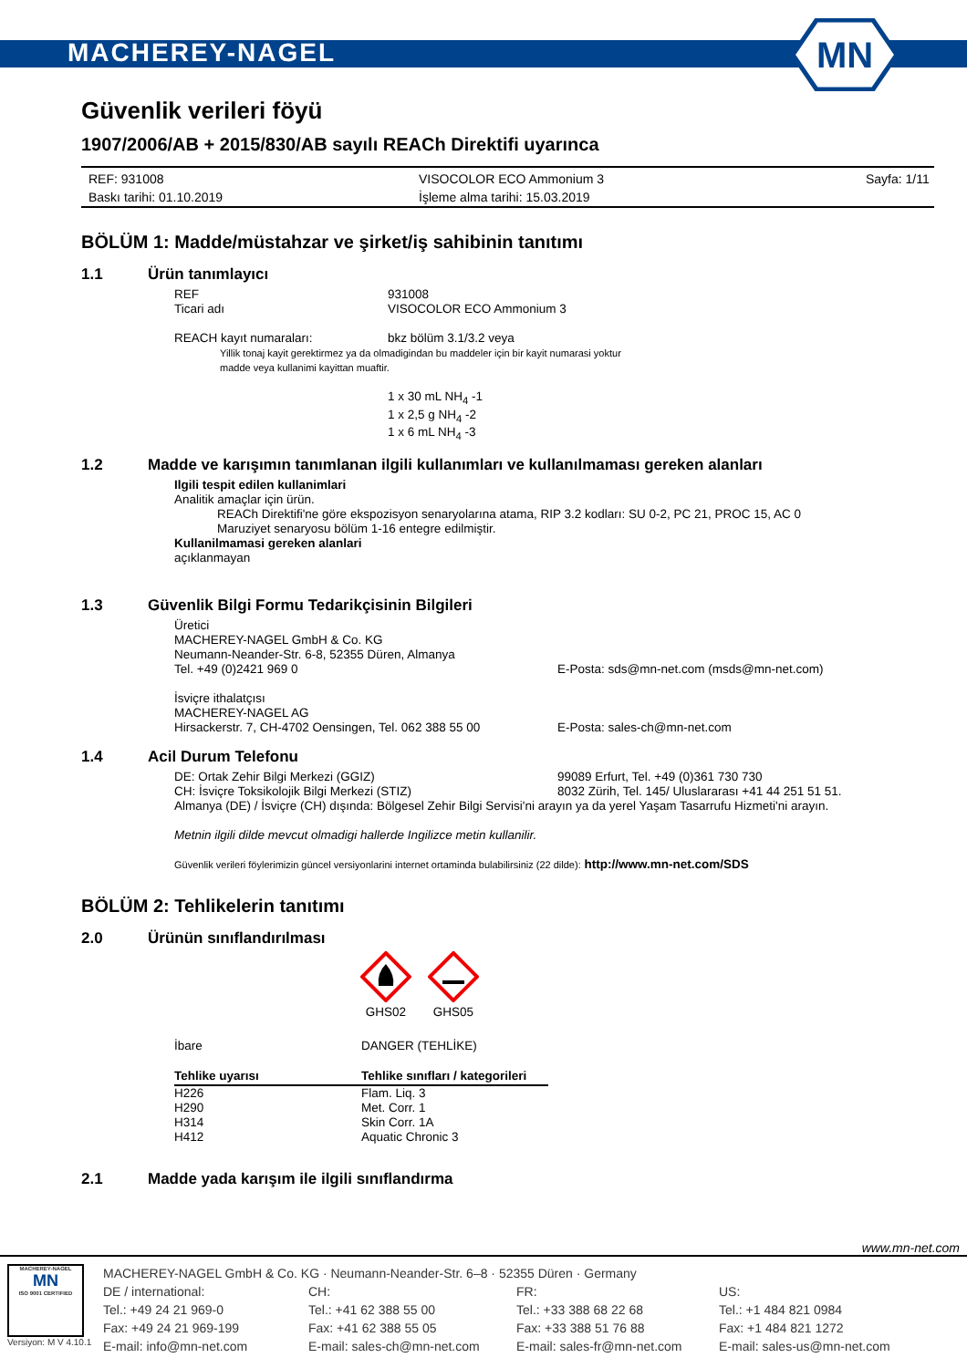MACHEREY-NAGEL
MN
Güvenlik verileri föyü
1907/2006/AB + 2015/830/AB sayılı REACh Direktifi uyarınca
REF: 931008
Baskı tarihi: 01.10.2019
VISOCOLOR ECO Ammonium 3
İşleme alma tarihi: 15.03.2019
Sayfa: 1/11
BÖLÜM 1: Madde/müstahzar ve şirket/iş sahibinin tanıtımı
1.1 Ürün tanımlayıcı
REF 931008
Ticari adı VISOCOLOR ECO Ammonium 3
REACH kayıt numaraları: bkz bölüm 3.1/3.2 veya
Yillik tonaj kayit gerektirmez ya da olmadigindan bu maddeler için bir kayit numarasi yoktur
madde veya kullanimi kayittan muaftir.
1 x 30 mL NH<sub>4</sub> -1
1 x 2,5 g NH<sub>4</sub> -2
1 x 6 mL NH<sub>4</sub> -3
1.2 Madde ve karışımın tanımlanan ilgili kullanımları ve kullanılmaması gereken alanları
Ilgili tespit edilen kullanimlari
Analitik amaçlar için ürün.
REACh Direktifi'ne göre ekspozisyon senaryolarına atama, RIP 3.2 kodları: SU 0-2, PC 21, PROC 15, AC 0
Maruziyet senaryosu bölüm 1-16 entegre edilmiştir.
Kullanilmamasi gereken alanlari
açıklanmayan
1.3 Güvenlik Bilgi Formu Tedarikçisinin Bilgileri
Üretici
MACHEREY-NAGEL GmbH & Co. KG
Neumann-Neander-Str. 6-8, 52355 Düren, Almanya
Tel. +49 (0)2421 969 0 E-Posta: sds@mn-net.com (msds@mn-net.com)
İsviçre ithalatçısı
MACHEREY-NAGEL AG
Hirsackerstr. 7, CH-4702 Oensingen, Tel. 062 388 55 00
E-Posta: sales-ch@mn-net.com
1.4 Acil Durum Telefonu
DE: Ortak Zehir Bilgi Merkezi (GGIZ) 99089 Erfurt, Tel. +49 (0)361 730 730
CH: İsviçre Toksikolojik Bilgi Merkezi (STIZ) 8032 Zürih, Tel. 145/ Uluslararası +41 44 251 51 51.
Almanya (DE) / İsviçre (CH) dışında: Bölgesel Zehir Bilgi Servisi'ni arayın ya da yerel Yaşam Tasarrufu Hizmeti'ni arayın.
Metnin ilgili dilde mevcut olmadigi hallerde Ingilizce metin kullanilir.
Güvenlik verileri föylerimizin güncel versiyonlarini internet ortaminda bulabilirsiniz (22 dilde): http://www.mn-net.com/SDS
BÖLÜM 2: Tehlikelerin tanıtımı
2.0 Ürünün sınıflandırılması
GHS02
GHS05
İbare DANGER (TEHLİKE)
| Tehlike uyarısı | Tehlike sınıfları / kategorileri |
| --- | --- |
| H226 | Flam. Liq. 3 |
| H290 | Met. Corr. 1 |
| H314 | Skin Corr. 1A |
| H412 | Aquatic Chronic 3 |
2.1 Madde yada karışım ile ilgili sınıflandırma
www.mn-net.com
MACHEREY-NAGEL
MN
ISO 9001 CERTIFIED
Versiyon: M V 4.10.1
MACHEREY-NAGEL GmbH & Co. KG · Neumann-Neander-Str. 6–8 · 52355 Düren · Germany
DE / international:
Tel.: +49 24 21 969-0
Fax: +49 24 21 969-199
E-mail: info@mn-net.com
CH:
Tel.: +41 62 388 55 00
Fax: +41 62 388 55 05
E-mail: sales-ch@mn-net.com
FR:
Tel.: +33 388 68 22 68
Fax: +33 388 51 76 88
E-mail: sales-fr@mn-net.com
US:
Tel.: +1 484 821 0984
Fax: +1 484 821 1272
E-mail: sales-us@mn-net.com